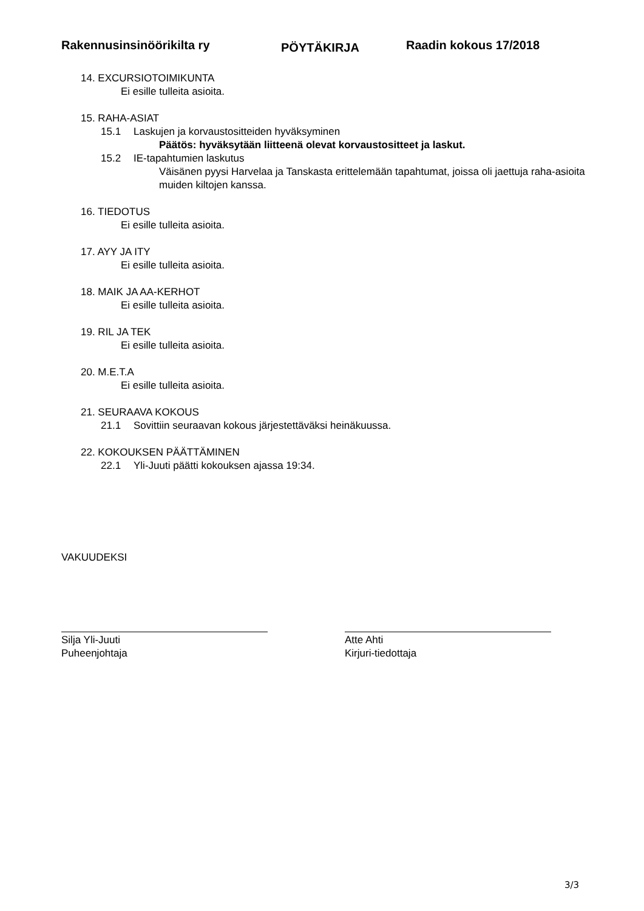Rakennusinsinöörikilta ry
PÖYTÄKIRJA
Raadin kokous 17/2018
14. EXCURSIOTOIMIKUNTA
Ei esille tulleita asioita.
15. RAHA-ASIAT
15.1 Laskujen ja korvaustositteiden hyväksyminen
Päätös: hyväksytään liitteenä olevat korvaustositteet ja laskut.
15.2 IE-tapahtumien laskutus
Väisänen pyysi Harvelaa ja Tanskasta erittelemään tapahtumat, joissa oli jaettuja raha-asioita muiden kiltojen kanssa.
16. TIEDOTUS
Ei esille tulleita asioita.
17. AYY JA ITY
Ei esille tulleita asioita.
18. MAIK JA AA-KERHOT
Ei esille tulleita asioita.
19. RIL JA TEK
Ei esille tulleita asioita.
20. M.E.T.A
Ei esille tulleita asioita.
21. SEURAAVA KOKOUS
21.1 Sovittiin seuraavan kokous järjestettäväksi heinäkuussa.
22. KOKOUKSEN PÄÄTTÄMINEN
22.1 Yli-Juuti päätti kokouksen ajassa 19:34.
VAKUUDEKSI
Silja Yli-Juuti
Puheenjohtaja
Atte Ahti
Kirjuri-tiedottaja
3/3